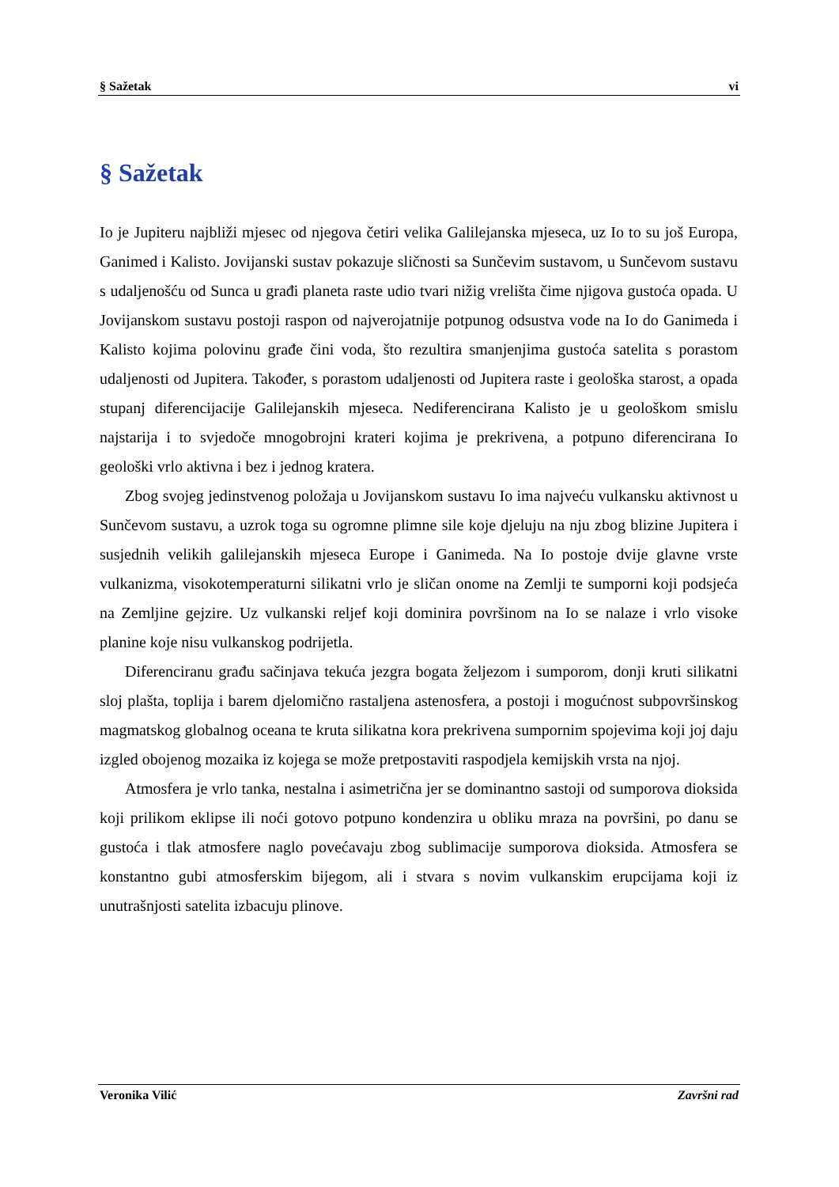§ Sažetak vi
§ Sažetak
Io je Jupiteru najbliži mjesec od njegova četiri velika Galilejanska mjeseca, uz Io to su još Europa, Ganimed i Kalisto. Jovijanski sustav pokazuje sličnosti sa Sunčevim sustavom, u Sunčevom sustavu s udaljenošću od Sunca u građi planeta raste udio tvari nižig vrelišta čime njigova gustoća opada. U Jovijanskom sustavu postoji raspon od najverojatnije potpunog odsustva vode na Io do Ganimeda i Kalisto kojima polovinu građe čini voda, što rezultira smanjenjima gustoća satelita s porastom udaljenosti od Jupitera. Također, s porastom udaljenosti od Jupitera raste i geološka starost, a opada stupanj diferencijacije Galilejanskih mjeseca. Nediferencirana Kalisto je u geološkom smislu najstarija i to svjedoče mnogobrojni krateri kojima je prekrivena, a potpuno diferencirana Io geološki vrlo aktivna i bez i jednog kratera.
Zbog svojeg jedinstvenog položaja u Jovijanskom sustavu Io ima najveću vulkansku aktivnost u Sunčevom sustavu, a uzrok toga su ogromne plimne sile koje djeluju na nju zbog blizine Jupitera i susjednih velikih galilejanskih mjeseca Europe i Ganimeda. Na Io postoje dvije glavne vrste vulkanizma, visokotemperaturni silikatni vrlo je sličan onome na Zemlji te sumporni koji podsjeća na Zemljine gejzire. Uz vulkanski reljef koji dominira površinom na Io se nalaze i vrlo visoke planine koje nisu vulkanskog podrijetla.
Diferenciranu građu sačinjava tekuća jezgra bogata željezom i sumporom, donji kruti silikatni sloj plašta, toplija i barem djelomično rastaljena astenosfera, a postoji i mogućnost subpovršinskog magmatskog globalnog oceana te kruta silikatna kora prekrivena sumpornim spojevima koji joj daju izgled obojenog mozaika iz kojega se može pretpostaviti raspodjela kemijskih vrsta na njoj.
Atmosfera je vrlo tanka, nestalna i asimetrična jer se dominantno sastoji od sumporova dioksida koji prilikom eklipse ili noći gotovo potpuno kondenzira u obliku mraza na površini, po danu se gustoća i tlak atmosfere naglo povećavaju zbog sublimacije sumporova dioksida. Atmosfera se konstantno gubi atmosferskim bijegom, ali i stvara s novim vulkanskim erupcijama koji iz unutrašnjosti satelita izbacuju plinove.
Veronika Vilić Završni rad